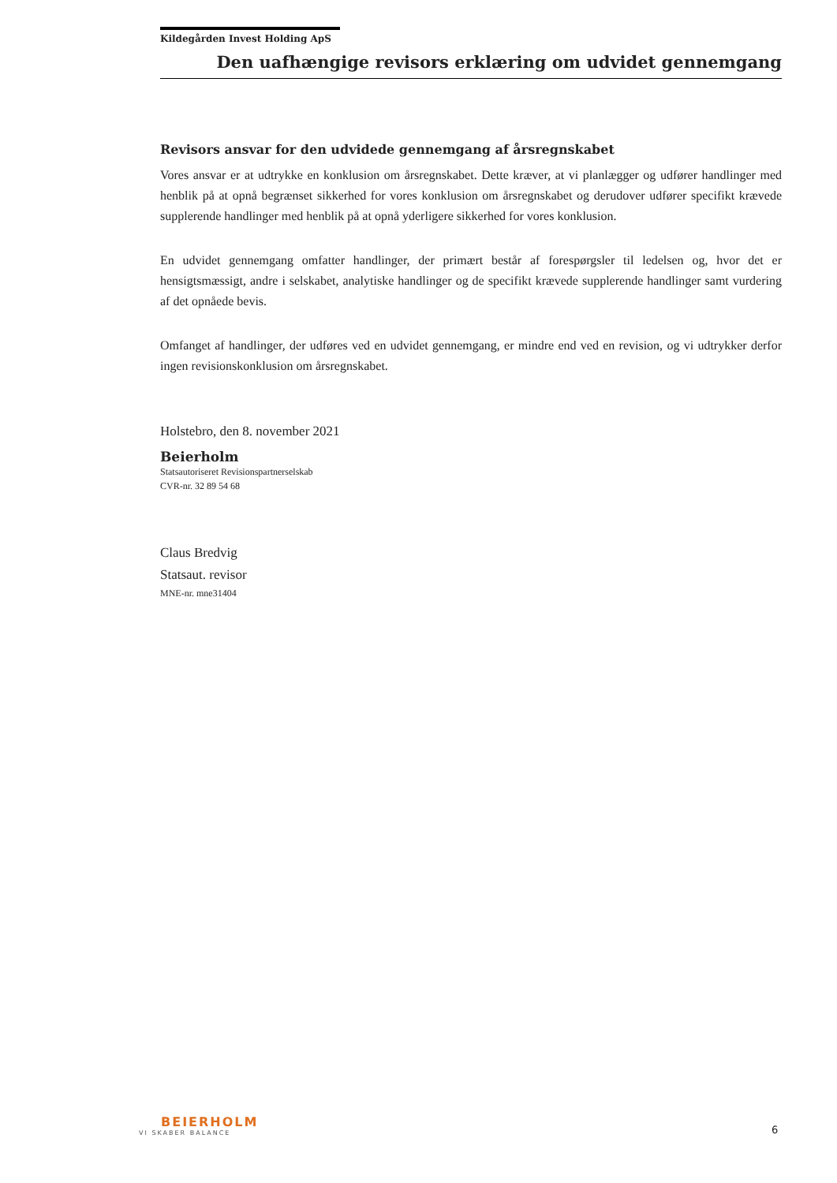Kildegården Invest Holding ApS
Den uafhængige revisors erklæring om udvidet gennemgang
Revisors ansvar for den udvidede gennemgang af årsregnskabet
Vores ansvar er at udtrykke en konklusion om årsregnskabet. Dette kræver, at vi planlægger og udfører handlinger med henblik på at opnå begrænset sikkerhed for vores konklusion om årsregnskabet og derudover udfører specifikt krævede supplerende handlinger med henblik på at opnå yderligere sikkerhed for vores konklusion.
En udvidet gennemgang omfatter handlinger, der primært består af forespørgsler til ledelsen og, hvor det er hensigtsmæssigt, andre i selskabet, analytiske handlinger og de specifikt krævede supplerende handlinger samt vurdering af det opnåede bevis.
Omfanget af handlinger, der udføres ved en udvidet gennemgang, er mindre end ved en revision, og vi udtrykker derfor ingen revisionskonklusion om årsregnskabet.
Holstebro, den 8. november 2021
Beierholm
Statsautoriseret Revisionspartnerselskab
CVR-nr. 32 89 54 68
Claus Bredvig
Statsaut. revisor
MNE-nr. mne31404
BEIERHOLM
VI SKABER BALANCE
6